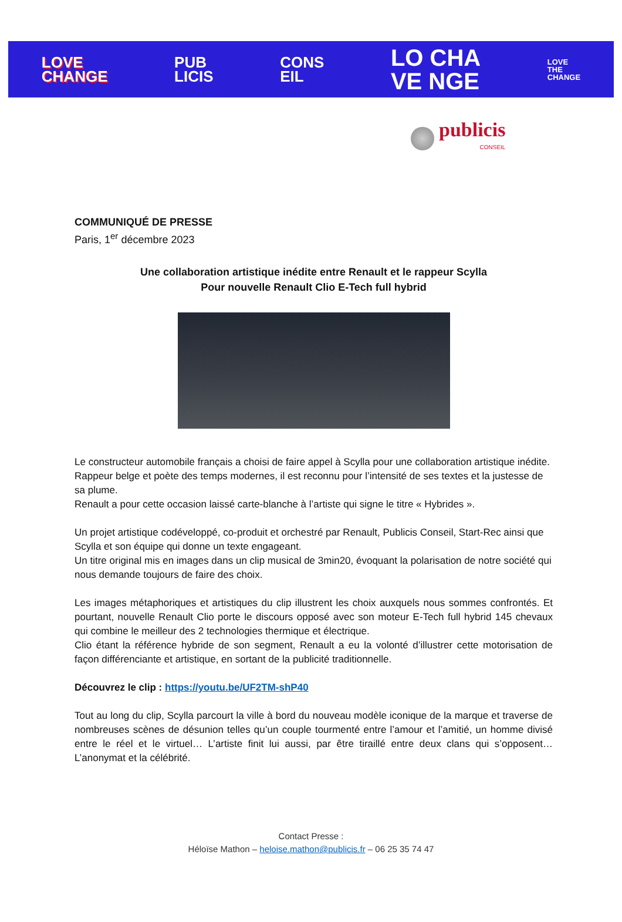LOVE
CHANGE
PUB
LICIS
CONS
EIL
LO CHA
VE NGE
LOVE
THE
CHANGE
publicis
CONSEIL
COMMUNIQUÉ DE PRESSE
Paris, 1<sup>er</sup> décembre 2023
Une collaboration artistique inédite entre Renault et le rappeur Scylla
Pour nouvelle Renault Clio E-Tech full hybrid
Le constructeur automobile français a choisi de faire appel à Scylla pour une collaboration artistique inédite.
Rappeur belge et poète des temps modernes, il est reconnu pour l’intensité de ses textes et la justesse de sa plume.
Renault a pour cette occasion laissé carte-blanche à l’artiste qui signe le titre « Hybrides ».
Un projet artistique codéveloppé, co-produit et orchestré par Renault, Publicis Conseil, Start-Rec ainsi que Scylla et son équipe qui donne un texte engageant.
Un titre original mis en images dans un clip musical de 3min20, évoquant la polarisation de notre société qui nous demande toujours de faire des choix.
Les images métaphoriques et artistiques du clip illustrent les choix auxquels nous sommes confrontés. Et pourtant, nouvelle Renault Clio porte le discours opposé avec son moteur E-Tech full hybrid 145 chevaux qui combine le meilleur des 2 technologies thermique et électrique.
Clio étant la référence hybride de son segment, Renault a eu la volonté d’illustrer cette motorisation de façon différenciante et artistique, en sortant de la publicité traditionnelle.
Découvrez le clip : https://youtu.be/UF2TM-shP40
Tout au long du clip, Scylla parcourt la ville à bord du nouveau modèle iconique de la marque et traverse de nombreuses scènes de désunion telles qu’un couple tourmenté entre l’amour et l’amitié, un homme divisé entre le réel et le virtuel… L’artiste finit lui aussi, par être tiraillé entre deux clans qui s’opposent… L’anonymat et la célébrité.
Contact Presse :
Héloïse Mathon – heloise.mathon@publicis.fr – 06 25 35 74 47